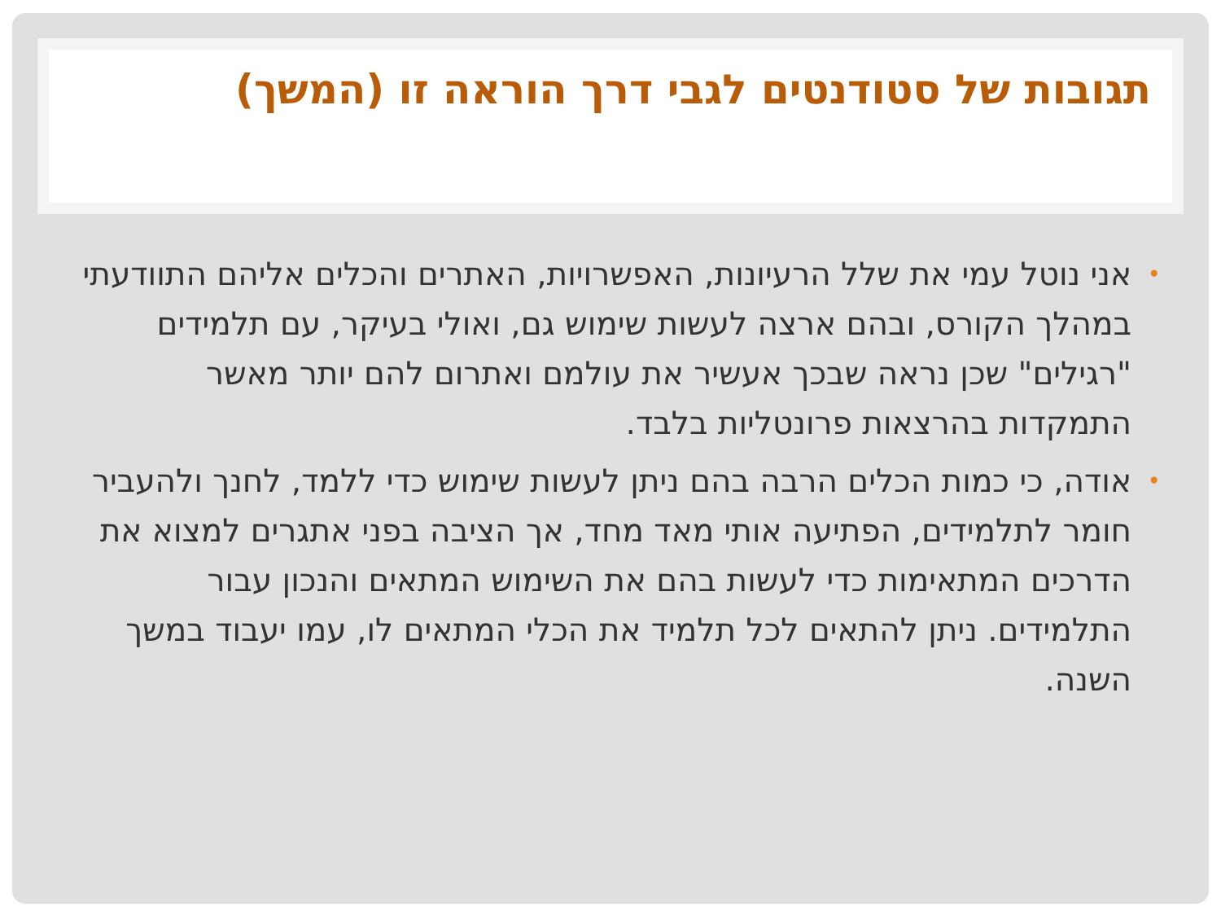תגובות של סטודנטים לגבי דרך הוראה זו (המשך)
• אני נוטל עמי את שלל הרעיונות, האפשרויות, האתרים והכלים אליהם התוודעתי במהלך הקורס, ובהם ארצה לעשות שימוש גם, ואולי בעיקר, עם תלמידים "רגילים" שכן נראה שבכך אעשיר את עולמם ואתרום להם יותר מאשר התמקדות בהרצאות פרונטליות בלבד.
• אודה, כי כמות הכלים הרבה בהם ניתן לעשות שימוש כדי ללמד, לחנך ולהעביר חומר לתלמידים, הפתיעה אותי מאד מחד, אך הציבה בפני אתגרים למצוא את הדרכים המתאימות כדי לעשות בהם את השימוש המתאים והנכון עבור התלמידים. ניתן להתאים לכל תלמיד את הכלי המתאים לו, עמו יעבוד במשך השנה.